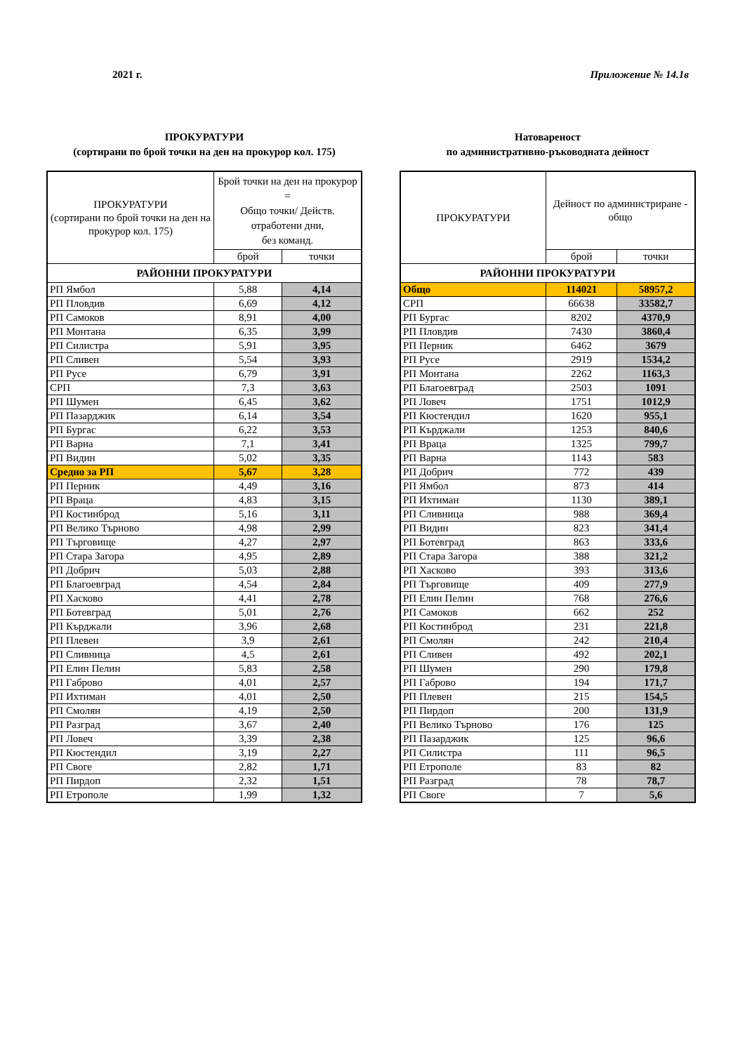2021 г. Приложение № 14.1в
ПРОКУРАТУРИ
(сортирани по брой точки на ден на прокурор кол. 175)
| ПРОКУРАТУРИ (сортирани по брой точки на ден на прокурор кол. 175) | Брой точки на ден на прокурор = Общо точки/ Действ. отработени дни, без команд. | |
| --- | --- | --- |
| | брой | точки |
| РАЙОННИ ПРОКУРАТУРИ | | |
| РП Ямбол | 5,88 | 4,14 |
| РП Пловдив | 6,69 | 4,12 |
| РП Самоков | 8,91 | 4,00 |
| РП Монтана | 6,35 | 3,99 |
| РП Силистра | 5,91 | 3,95 |
| РП Сливен | 5,54 | 3,93 |
| РП Русе | 6,79 | 3,91 |
| СРП | 7,3 | 3,63 |
| РП Шумен | 6,45 | 3,62 |
| РП Пазарджик | 6,14 | 3,54 |
| РП Бургас | 6,22 | 3,53 |
| РП Варна | 7,1 | 3,41 |
| РП Видин | 5,02 | 3,35 |
| Средно за РП | 5,67 | 3,28 |
| РП Перник | 4,49 | 3,16 |
| РП Враца | 4,83 | 3,15 |
| РП Костинброд | 5,16 | 3,11 |
| РП Велико Търново | 4,98 | 2,99 |
| РП Търговище | 4,27 | 2,97 |
| РП Стара Загора | 4,95 | 2,89 |
| РП Добрич | 5,03 | 2,88 |
| РП Благоевград | 4,54 | 2,84 |
| РП Хасково | 4,41 | 2,78 |
| РП Ботевград | 5,01 | 2,76 |
| РП Кърджали | 3,96 | 2,68 |
| РП Плевен | 3,9 | 2,61 |
| РП Сливница | 4,5 | 2,61 |
| РП Елин Пелин | 5,83 | 2,58 |
| РП Габрово | 4,01 | 2,57 |
| РП Ихтиман | 4,01 | 2,50 |
| РП Смолян | 4,19 | 2,50 |
| РП Разград | 3,67 | 2,40 |
| РП Ловеч | 3,39 | 2,38 |
| РП Кюстендил | 3,19 | 2,27 |
| РП Своге | 2,82 | 1,71 |
| РП Пирдоп | 2,32 | 1,51 |
| РП Етрополе | 1,99 | 1,32 |
Натовареност
по административно-ръководната дейност
| ПРОКУРАТУРИ | Дейност по администриране - общо | |
| --- | --- | --- |
| | брой | точки |
| РАЙОННИ ПРОКУРАТУРИ | | |
| Общо | 114021 | 58957,2 |
| СРП | 66638 | 33582,7 |
| РП Бургас | 8202 | 4370,9 |
| РП Пловдив | 7430 | 3860,4 |
| РП Перник | 6462 | 3679 |
| РП Русе | 2919 | 1534,2 |
| РП Монтана | 2262 | 1163,3 |
| РП Благоевград | 2503 | 1091 |
| РП Ловеч | 1751 | 1012,9 |
| РП Кюстендил | 1620 | 955,1 |
| РП Кърджали | 1253 | 840,6 |
| РП Враца | 1325 | 799,7 |
| РП Варна | 1143 | 583 |
| РП Добрич | 772 | 439 |
| РП Ямбол | 873 | 414 |
| РП Ихтиман | 1130 | 389,1 |
| РП Сливница | 988 | 369,4 |
| РП Видин | 823 | 341,4 |
| РП Ботевград | 863 | 333,6 |
| РП Стара Загора | 388 | 321,2 |
| РП Хасково | 393 | 313,6 |
| РП Търговище | 409 | 277,9 |
| РП Елин Пелин | 768 | 276,6 |
| РП Самоков | 662 | 252 |
| РП Костинброд | 231 | 221,8 |
| РП Смолян | 242 | 210,4 |
| РП Сливен | 492 | 202,1 |
| РП Шумен | 290 | 179,8 |
| РП Габрово | 194 | 171,7 |
| РП Плевен | 215 | 154,5 |
| РП Пирдоп | 200 | 131,9 |
| РП Велико Търново | 176 | 125 |
| РП Пазарджик | 125 | 96,6 |
| РП Силистра | 111 | 96,5 |
| РП Етрополе | 83 | 82 |
| РП Разград | 78 | 78,7 |
| РП Своге | 7 | 5,6 |